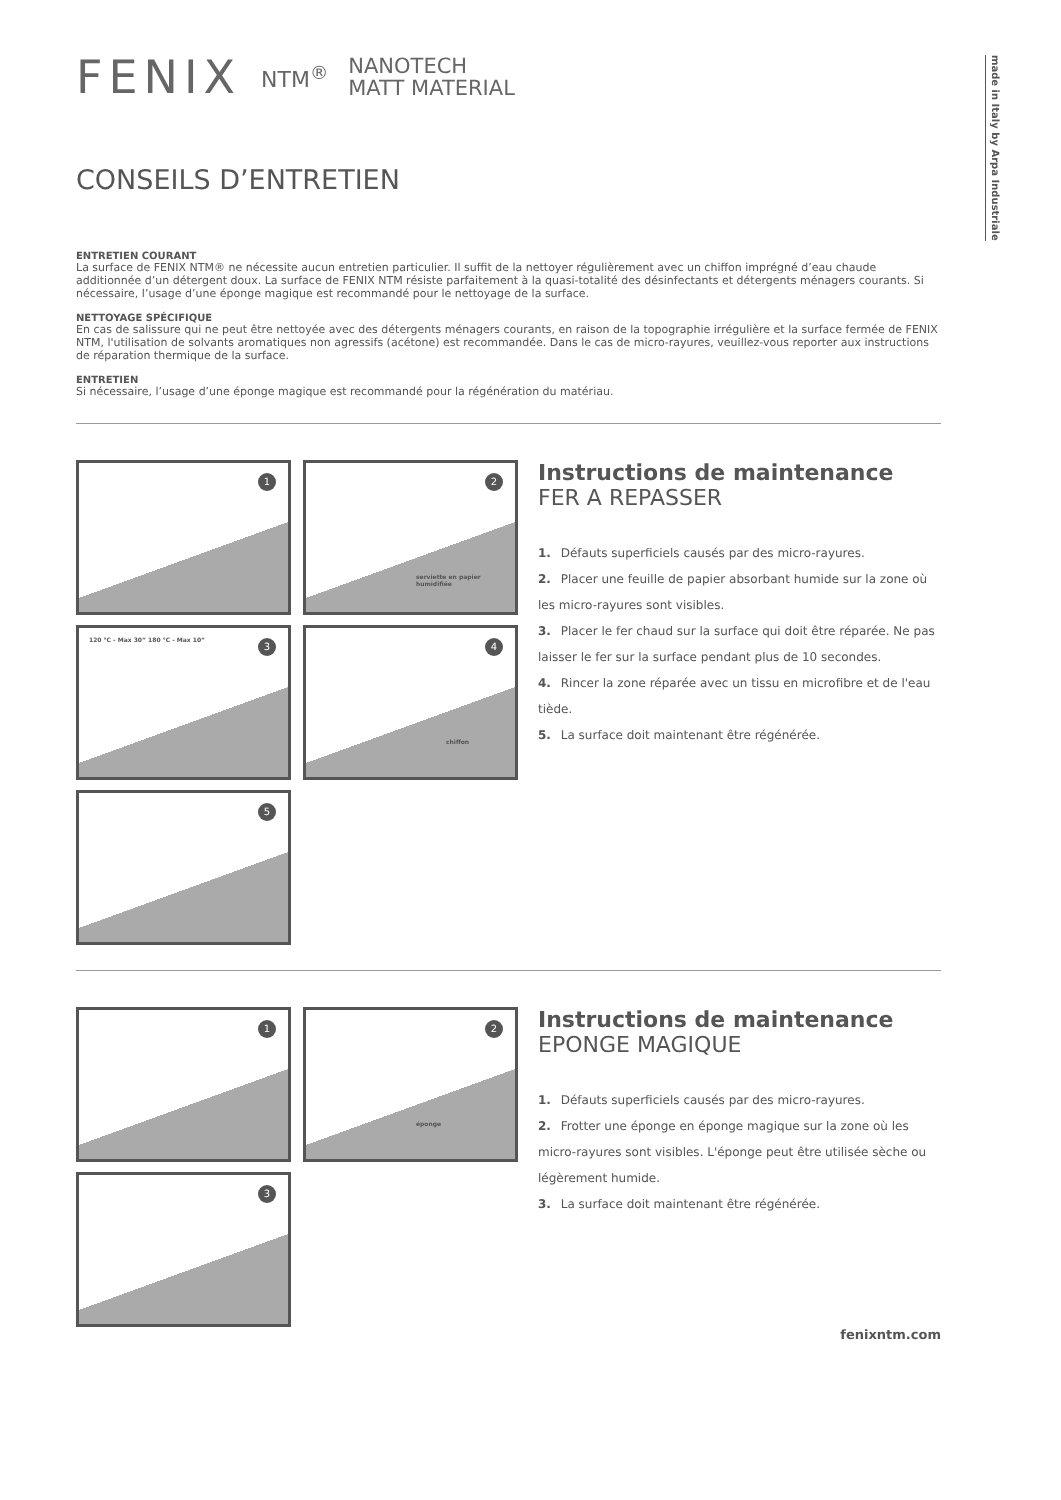made in Italy by Arpa Industriale
FENIX NTM<sup>®</sup> NANOTECH
MATT MATERIAL
CONSEILS D’ENTRETIEN
ENTRETIEN COURANT
La surface de FENIX NTM® ne nécessite aucun entretien particulier. Il suffit de la nettoyer régulièrement avec un chiffon imprégné d’eau chaude additionnée d’un détergent doux. La surface de FENIX NTM résiste parfaitement à la quasi-totalité des désinfectants et détergents ménagers courants. Si nécessaire, l’usage d’une éponge magique est recommandé pour le nettoyage de la surface.
NETTOYAGE SPÉCIFIQUE
En cas de salissure qui ne peut être nettoyée avec des détergents ménagers courants, en raison de la topographie irrégulière et la surface fermée de FENIX NTM, l'utilisation de solvants aromatiques non agressifs (acétone) est recommandée. Dans le cas de micro-rayures, veuillez-vous reporter aux instructions de réparation thermique de la surface.
ENTRETIEN
Si nécessaire, l’usage d’une éponge magique est recommandé pour la régénération du matériau.
1
2
serviette en papier humidifiée
3 120 °C - Max 30” 180 °C - Max 10”
4
chiffon
5
Instructions de maintenance
FER A REPASSER
1. Défauts superficiels causés par des micro-rayures.
2. Placer une feuille de papier absorbant humide sur la zone où les micro-rayures sont visibles.
3. Placer le fer chaud sur la surface qui doit être réparée. Ne pas laisser le fer sur la surface pendant plus de 10 secondes.
4. Rincer la zone réparée avec un tissu en microfibre et de l'eau tiède.
5. La surface doit maintenant être régénérée.
1
2
éponge
3
Instructions de maintenance
EPONGE MAGIQUE
1. Défauts superficiels causés par des micro-rayures.
2. Frotter une éponge en éponge magique sur la zone où les micro-rayures sont visibles. L'éponge peut être utilisée sèche ou légèrement humide.
3. La surface doit maintenant être régénérée.
fenixntm.com